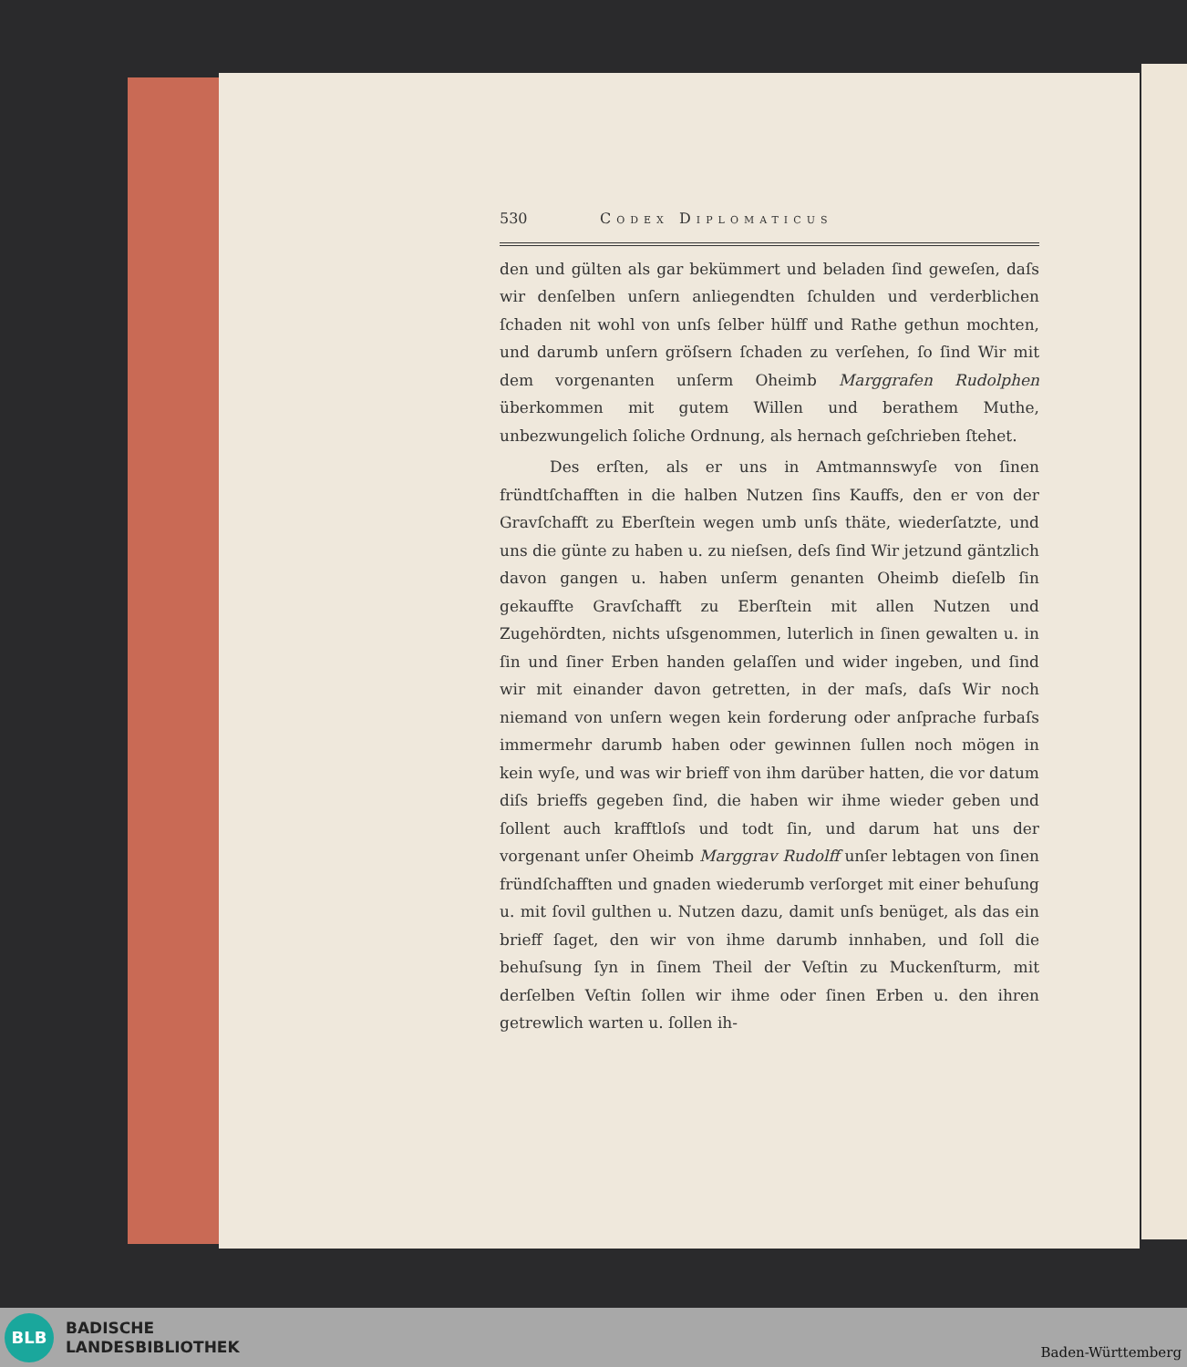530 Codex Diplomaticus
den und gülten als gar bekümmert und beladen ſind geweſen, daſs wir denſelben unſern anliegendten ſchulden und verderblichen ſchaden nit wohl von unſs ſelber hülff und Rathe gethun mochten, und darumb unſern gröſsern ſchaden zu verſehen, ſo ſind Wir mit dem vorgenanten unſerm Oheimb Marggrafen Rudolphen überkommen mit gutem Willen und berathem Muthe, unbezwungelich ſoliche Ordnung, als hernach geſchrieben ſtehet.
Des erſten, als er uns in Amtmannswyſe von ſinen fründtſchafften in die halben Nutzen ſins Kauffs, den er von der Gravſchafft zu Eberſtein wegen umb unſs thäte, wiederſatzte, und uns die günte zu haben u. zu nieſsen, deſs ſind Wir jetzund gäntzlich davon gangen u. haben unſerm genanten Oheimb dieſelb ſin gekauffte Gravſchafft zu Eberſtein mit allen Nutzen und Zugehördten, nichts uſsgenommen, luterlich in ſinen gewalten u. in ſin und ſiner Erben handen gelaſſen und wider ingeben, und ſind wir mit einander davon getretten, in der maſs, daſs Wir noch niemand von unſern wegen kein forderung oder anſprache furbaſs immermehr darumb haben oder gewinnen ſullen noch mögen in kein wyſe, und was wir brieff von ihm darüber hatten, die vor datum diſs brieffs gegeben ſind, die haben wir ihme wieder geben und ſollent auch krafftloſs und todt ſin, und darum hat uns der vorgenant unſer Oheimb Marggrav Rudolff unſer lebtagen von ſinen fründſchafften und gnaden wiederumb verſorget mit einer behuſung u. mit ſovil gulthen u. Nutzen dazu, damit unſs benüget, als das ein brieff ſaget, den wir von ihme darumb innhaben, und ſoll die behuſsung ſyn in ſinem Theil der Veſtin zu Muckenſturm, mit derſelben Veſtin ſollen wir ihme oder ſinen Erben u. den ihren getrewlich warten u. ſollen ih-
BLB
BADISCHE
LANDESBIBLIOTHEK
Baden-Württemberg